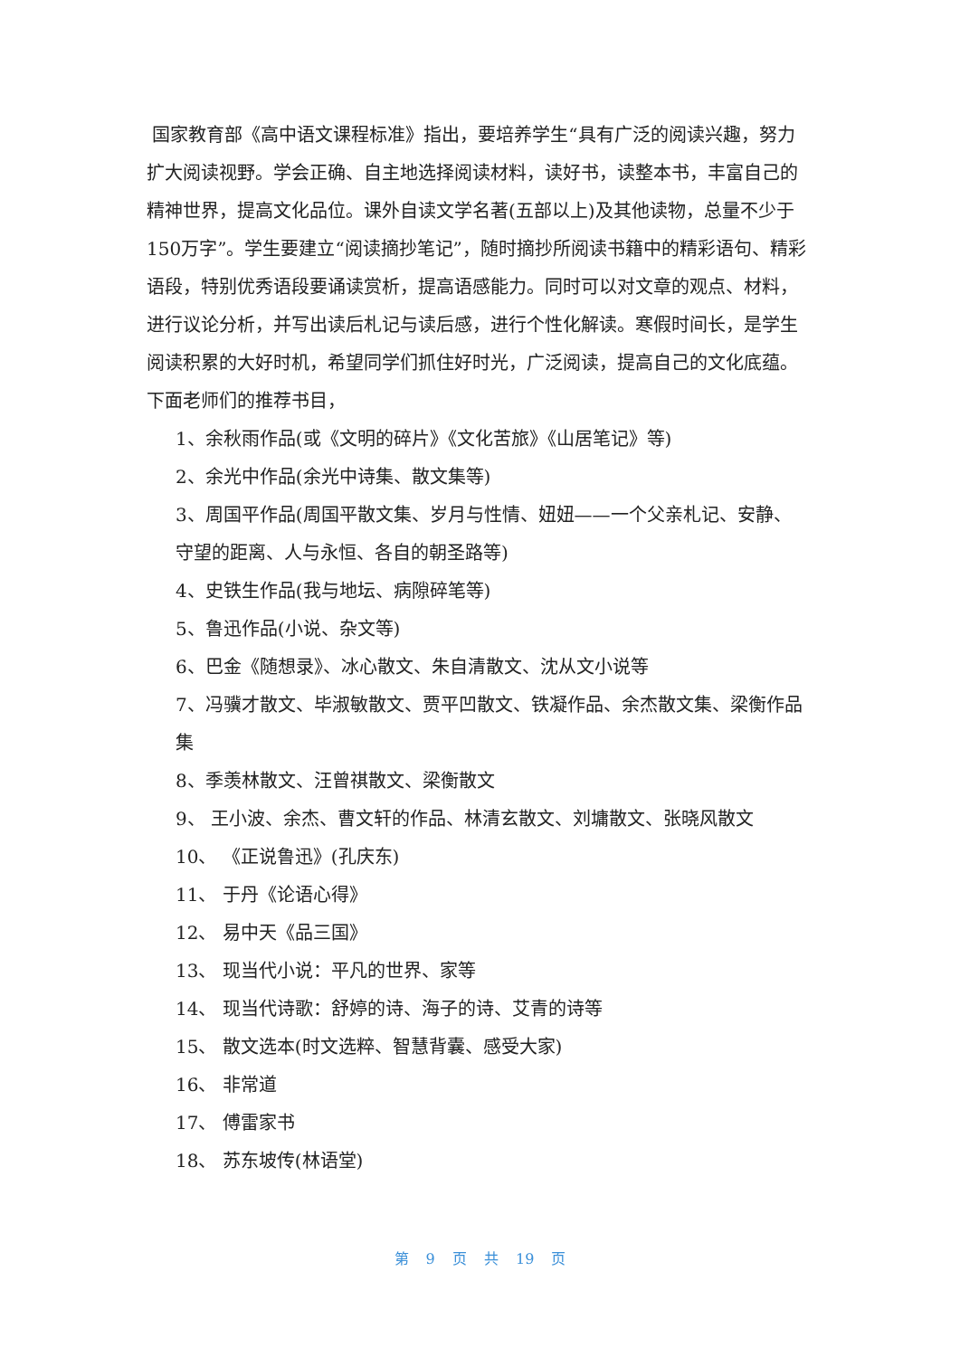国家教育部《高中语文课程标准》指出，要培养学生“具有广泛的阅读兴趣，努力扩大阅读视野。学会正确、自主地选择阅读材料，读好书，读整本书，丰富自己的精神世界，提高文化品位。课外自读文学名著(五部以上)及其他读物，总量不少于150万字”。学生要建立“阅读摘抄笔记”，随时摘抄所阅读书籍中的精彩语句、精彩语段，特别优秀语段要诵读赏析，提高语感能力。同时可以对文章的观点、材料，进行议论分析，并写出读后札记与读后感，进行个性化解读。寒假时间长，是学生阅读积累的大好时机，希望同学们抓住好时光，广泛阅读，提高自己的文化底蕴。下面老师们的推荐书目，
1、余秋雨作品(或《文明的碎片》《文化苦旅》《山居笔记》等)
2、余光中作品(余光中诗集、散文集等)
3、周国平作品(周国平散文集、岁月与性情、妞妞——一个父亲札记、安静、守望的距离、人与永恒、各自的朝圣路等)
4、史铁生作品(我与地坛、病隙碎笔等)
5、鲁迅作品(小说、杂文等)
6、巴金《随想录》、冰心散文、朱自清散文、沈从文小说等
7、冯骥才散文、毕淑敏散文、贾平凹散文、铁凝作品、余杰散文集、梁衡作品集
8、季羡林散文、汪曾祺散文、梁衡散文
9、 王小波、余杰、曹文轩的作品、林清玄散文、刘墉散文、张晓风散文
10、 《正说鲁迅》(孔庆东)
11、 于丹《论语心得》
12、 易中天《品三国》
13、 现当代小说：平凡的世界、家等
14、 现当代诗歌：舒婷的诗、海子的诗、艾青的诗等
15、 散文选本(时文选粹、智慧背囊、感受大家)
16、 非常道
17、 傅雷家书
18、 苏东坡传(林语堂)
第 9 页 共 19 页